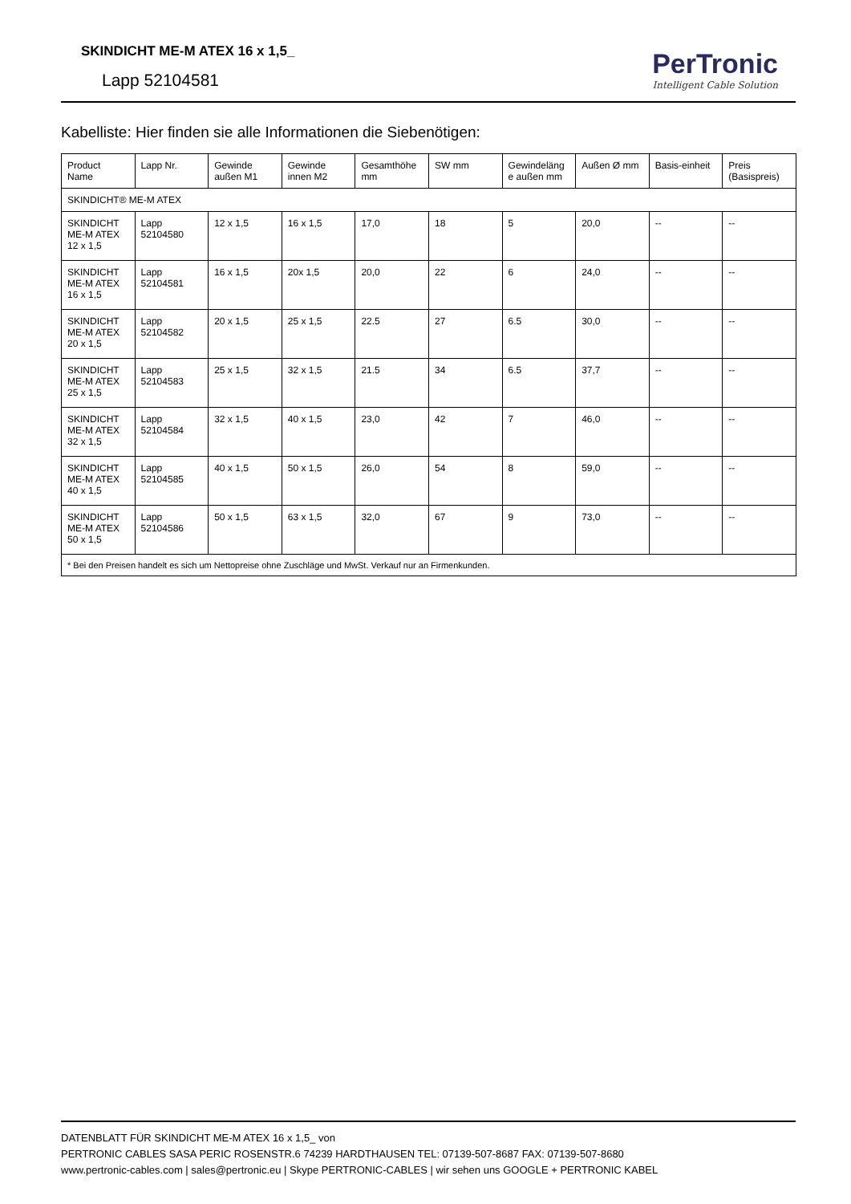SKINDICHT ME-M ATEX 16 x 1,5_
Lapp 52104581
PerTronic
Intelligent Cable Solution
Kabelliste: Hier finden sie alle Informationen die Siebenötigen:
| Product Name | Lapp Nr. | Gewinde außen M1 | Gewinde innen M2 | Gesamthöhe mm | SW mm | Gewindeläng e außen mm | Außen Ø mm | Basis-einheit | Preis (Basispreis) |
| --- | --- | --- | --- | --- | --- | --- | --- | --- | --- |
| SKINDICHT® ME-M ATEX | | | | | | | | | |
| SKINDICHT ME-M ATEX 12 x 1,5 | Lapp 52104580 | 12 x 1,5 | 16 x 1,5 | 17,0 | 18 | 5 | 20,0 | -- | -- |
| SKINDICHT ME-M ATEX 16 x 1,5 | Lapp 52104581 | 16 x 1,5 | 20x 1,5 | 20,0 | 22 | 6 | 24,0 | -- | -- |
| SKINDICHT ME-M ATEX 20 x 1,5 | Lapp 52104582 | 20 x 1,5 | 25 x 1,5 | 22.5 | 27 | 6.5 | 30,0 | -- | -- |
| SKINDICHT ME-M ATEX 25 x 1,5 | Lapp 52104583 | 25 x 1,5 | 32 x 1,5 | 21.5 | 34 | 6.5 | 37,7 | -- | -- |
| SKINDICHT ME-M ATEX 32 x 1,5 | Lapp 52104584 | 32 x 1,5 | 40 x 1,5 | 23,0 | 42 | 7 | 46,0 | -- | -- |
| SKINDICHT ME-M ATEX 40 x 1,5 | Lapp 52104585 | 40 x 1,5 | 50 x 1,5 | 26,0 | 54 | 8 | 59,0 | -- | -- |
| SKINDICHT ME-M ATEX 50 x 1,5 | Lapp 52104586 | 50 x 1,5 | 63 x 1,5 | 32,0 | 67 | 9 | 73,0 | -- | -- |
| * Bei den Preisen handelt es sich um Nettopreise ohne Zuschläge und MwSt. Verkauf nur an Firmenkunden. | | | | | | | | | |
DATENBLATT FÜR SKINDICHT ME-M ATEX 16 x 1,5_ von
PERTRONIC CABLES SASA PERIC ROSENSTR.6 74239 HARDTHAUSEN TEL: 07139-507-8687 FAX: 07139-507-8680
www.pertronic-cables.com | sales@pertronic.eu | Skype PERTRONIC-CABLES | wir sehen uns GOOGLE + PERTRONIC KABEL